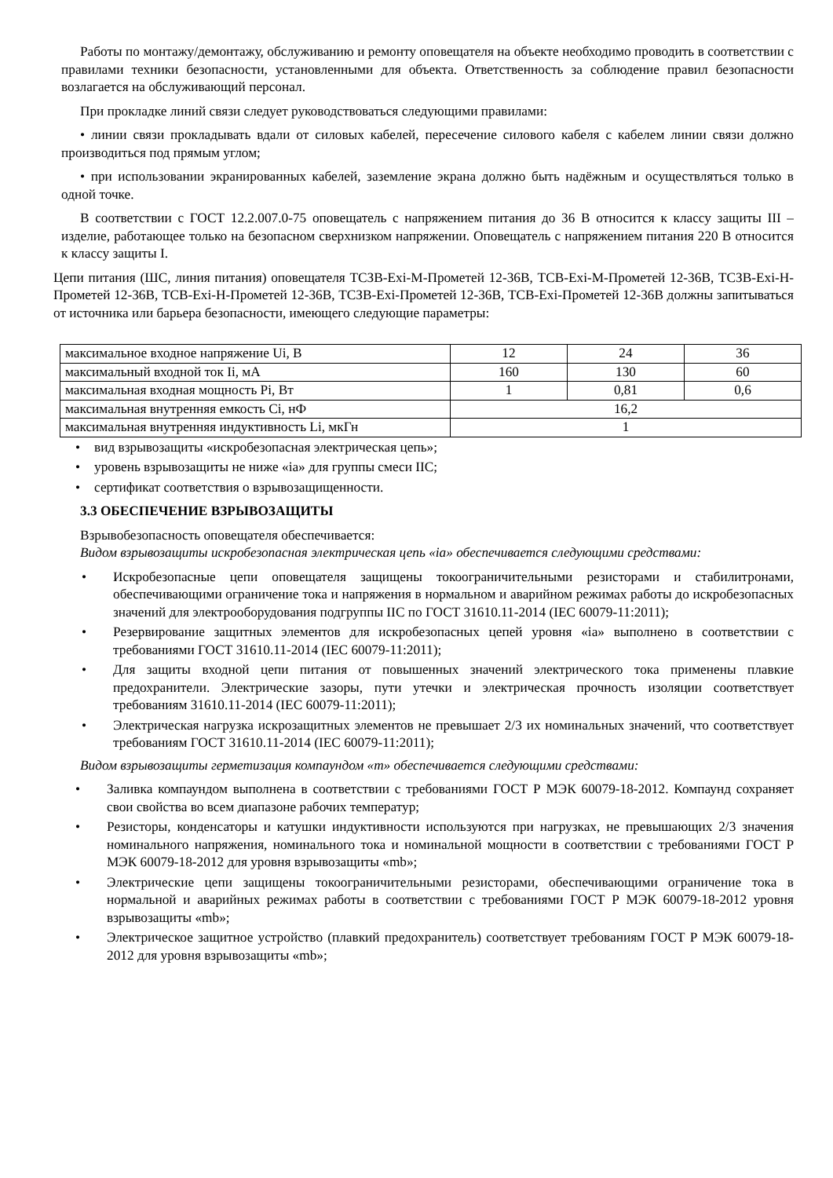Работы по монтажу/демонтажу, обслуживанию и ремонту оповещателя на объекте необходимо проводить в соответствии с правилами техники безопасности, установленными для объекта. Ответственность за соблюдение правил безопасности возлагается на обслуживающий персонал.
При прокладке линий связи следует руководствоваться следующими правилами:
• линии связи прокладывать вдали от силовых кабелей, пересечение силового кабеля с кабелем линии связи должно производиться под прямым углом;
• при использовании экранированных кабелей, заземление экрана должно быть надёжным и осуществляться только в одной точке.
В соответствии с ГОСТ 12.2.007.0-75 оповещатель с напряжением питания до 36 В относится к классу защиты III – изделие, работающее только на безопасном сверхнизком напряжении. Оповещатель с напряжением питания 220 В относится к классу защиты I.
Цепи питания (ШС, линия питания) оповещателя ТСЗВ-Exi-М-Прометей 12-36В, ТСВ-Exi-М-Прометей 12-36В, ТСЗВ-Exi-Н-Прометей 12-36В, ТСВ-Exi-Н-Прометей 12-36В, ТСЗВ-Exi-Прометей 12-36В, ТСВ-Exi-Прометей 12-36В должны запитываться от источника или барьера безопасности, имеющего следующие параметры:
| максимальное входное напряжение Ui, В | 12 | 24 | 36 |
| максимальный входной ток Ii, мА | 160 | 130 | 60 |
| максимальная входная мощность Pi, Вт | 1 | 0,81 | 0,6 |
| максимальная внутренняя емкость Ci, нФ | 16,2 | | |
| максимальная внутренняя индуктивность Li, мкГн | 1 | | |
• вид взрывозащиты «искробезопасная электрическая цепь»;
• уровень взрывозащиты не ниже «ia» для группы смеси IIC;
• сертификат соответствия о взрывозащищенности.
3.3 ОБЕСПЕЧЕНИЕ ВЗРЫВОЗАЩИТЫ
Взрывобезопасность оповещателя обеспечивается:
Видом взрывозащиты искробезопасная электрическая цепь «ia» обеспечивается следующими средствами:
• Искробезопасные цепи оповещателя защищены токоограничительными резисторами и стабилитронами, обеспечивающими ограничение тока и напряжения в нормальном и аварийном режимах работы до искробезопасных значений для электрооборудования подгруппы IIC по ГОСТ 31610.11-2014 (IEC 60079-11:2011);
• Резервирование защитных элементов для искробезопасных цепей уровня «ia» выполнено в соответствии с требованиями ГОСТ 31610.11-2014 (IEC 60079-11:2011);
• Для защиты входной цепи питания от повышенных значений электрического тока применены плавкие предохранители. Электрические зазоры, пути утечки и электрическая прочность изоляции соответствует требованиям 31610.11-2014 (IEC 60079-11:2011);
• Электрическая нагрузка искрозащитных элементов не превышает 2/3 их номинальных значений, что соответствует требованиям ГОСТ 31610.11-2014 (IEC 60079-11:2011);
Видом взрывозащиты герметизация компаундом «m» обеспечивается следующими средствами:
• Заливка компаундом выполнена в соответствии с требованиями ГОСТ Р МЭК 60079-18-2012. Компаунд сохраняет свои свойства во всем диапазоне рабочих температур;
• Резисторы, конденсаторы и катушки индуктивности используются при нагрузках, не превышающих 2/3 значения номинального напряжения, номинального тока и номинальной мощности в соответствии с требованиями ГОСТ Р МЭК 60079-18-2012 для уровня взрывозащиты «mb»;
• Электрические цепи защищены токоограничительными резисторами, обеспечивающими ограничение тока в нормальной и аварийных режимах работы в соответствии с требованиями ГОСТ Р МЭК 60079-18-2012 уровня взрывозащиты «mb»;
• Электрическое защитное устройство (плавкий предохранитель) соответствует требованиям ГОСТ Р МЭК 60079-18-2012 для уровня взрывозащиты «mb»;